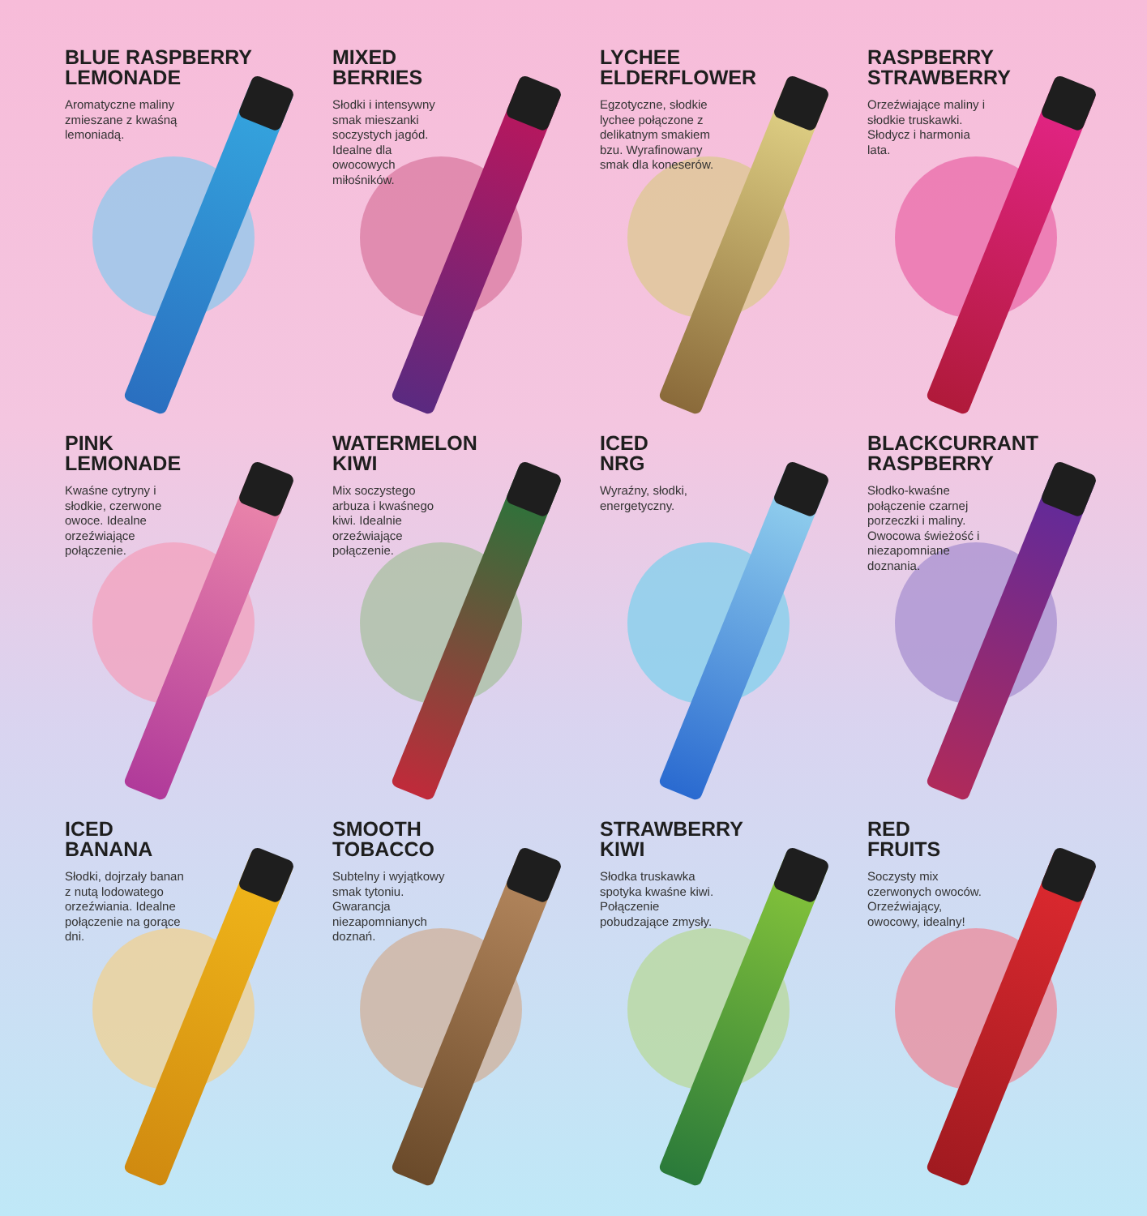BLUE RASPBERRY
LEMONADE
Aromatyczne maliny zmieszane z kwaśną lemoniadą.
MIXED
BERRIES
Słodki i intensywny smak mieszanki soczystych jagód. Idealne dla owocowych miłośników.
LYCHEE
ELDERFLOWER
Egzotyczne, słodkie lychee połączone z delikatnym smakiem bzu. Wyrafinowany smak dla koneserów.
RASPBERRY
STRAWBERRY
Orzeźwiające maliny i słodkie truskawki. Słodycz i harmonia lata.
PINK
LEMONADE
Kwaśne cytryny i słodkie, czerwone owoce. Idealne orzeźwiające połączenie.
WATERMELON
KIWI
Mix soczystego arbuza i kwaśnego kiwi. Idealnie orzeźwiające połączenie.
ICED
NRG
Wyraźny, słodki, energetyczny.
BLACKCURRANT
RASPBERRY
Słodko-kwaśne połączenie czarnej porzeczki i maliny. Owocowa świeżość i niezapomniane doznania.
ICED
BANANA
Słodki, dojrzały banan z nutą lodowatego orzeźwiania. Idealne połączenie na gorące dni.
SMOOTH
TOBACCO
Subtelny i wyjątkowy smak tytoniu. Gwarancja niezapomnianych doznań.
STRAWBERRY
KIWI
Słodka truskawka spotyka kwaśne kiwi. Połączenie pobudzające zmysły.
RED
FRUITS
Soczysty mix czerwonych owoców. Orzeźwiający, owocowy, idealny!